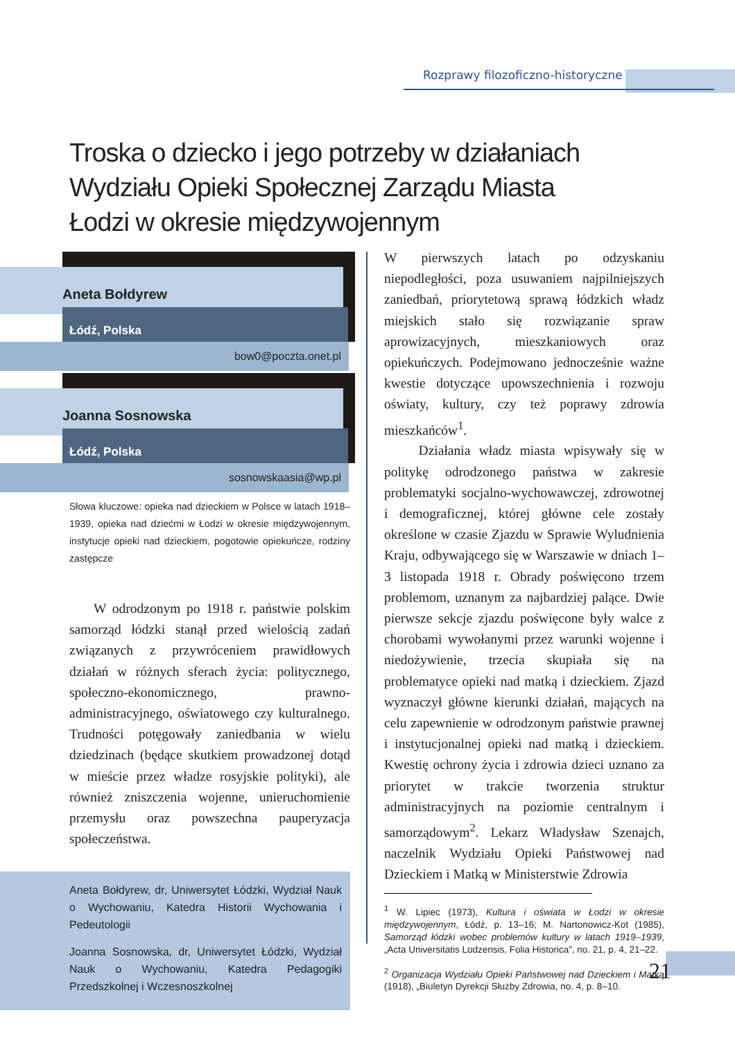Rozprawy filozoficzno-historyczne
Troska o dziecko i jego potrzeby w działaniach Wydziału Opieki Społecznej Zarządu Miasta Łodzi w okresie międzywojennym
Aneta Bołdyrew
Łódź, Polska
bow0@poczta.onet.pl
Joanna Sosnowska
Łódź, Polska
sosnowskaasia@wp.pl
Słowa kluczowe: opieka nad dzieckiem w Polsce w latach 1918–1939, opieka nad dziećmi w Łodzi w okresie międzywojennym, instytucje opieki nad dzieckiem, pogotowie opiekuńcze, rodziny zastępcze
W odrodzonym po 1918 r. państwie polskim samorząd łódzki stanął przed wielością zadań związanych z przywróceniem prawidłowych działań w różnych sferach życia: politycznego, społeczno-ekonomicznego, prawno-administracyjnego, oświatowego czy kulturalnego. Trudności potęgowały zaniedbania w wielu dziedzinach (będące skutkiem prowadzonej dotąd w mieście przez władze rosyjskie polityki), ale również zniszczenia wojenne, unieruchomienie przemysłu oraz powszechna pauperyzacja społeczeństwa.
Aneta Bołdyrew, dr, Uniwersytet Łódzki, Wydział Nauk o Wychowaniu, Katedra Historii Wychowania i Pedeutologii
Joanna Sosnowska, dr, Uniwersytet Łódzki, Wydział Nauk o Wychowaniu, Katedra Pedagogiki Przedszkolnej i Wczesnoszkolnej
W pierwszych latach po odzyskaniu niepodległości, poza usuwaniem najpilniejszych zaniedbań, priorytetową sprawą łódzkich władz miejskich stało się rozwiązanie spraw aprowizacyjnych, mieszkaniowych oraz opiekuńczych. Podejmowano jednocześnie ważne kwestie dotyczące upowszechnienia i rozwoju oświaty, kultury, czy też poprawy zdrowia mieszkańców<sup>1</sup>.
Działania władz miasta wpisywały się w politykę odrodzonego państwa w zakresie problematyki socjalno-wychowawczej, zdrowotnej i demograficznej, której główne cele zostały określone w czasie Zjazdu w Sprawie Wyludnienia Kraju, odbywającego się w Warszawie w dniach 1–3 listopada 1918 r. Obrady poświęcono trzem problemom, uznanym za najbardziej palące. Dwie pierwsze sekcje zjazdu poświęcone były walce z chorobami wywołanymi przez warunki wojenne i niedożywienie, trzecia skupiała się na problematyce opieki nad matką i dzieckiem. Zjazd wyznaczył główne kierunki działań, mających na celu zapewnienie w odrodzonym państwie prawnej i instytucjonalnej opieki nad matką i dzieckiem. Kwestię ochrony życia i zdrowia dzieci uznano za priorytet w trakcie tworzenia struktur administracyjnych na poziomie centralnym i samorządowym<sup>2</sup>. Lekarz Władysław Szenajch, naczelnik Wydziału Opieki Państwowej nad Dzieckiem i Matką w Ministerstwie Zdrowia
<sup>1</sup> W. Lipiec (1973), Kultura i oświata w Łodzi w okresie międzywojennym, Łódź, p. 13–16; M. Nartonowicz-Kot (1985), Samorząd łódzki wobec problemów kultury w latach 1919–1939, „Acta Universitatis Lodzensis, Folia Historica”, no. 21, p. 4, 21–22.
<sup>2</sup> Organizacja Wydziału Opieki Państwowej nad Dzieckiem i Matką (1918), „Biuletyn Dyrekcji Służby Zdrowia, no. 4, p. 8–10.
21